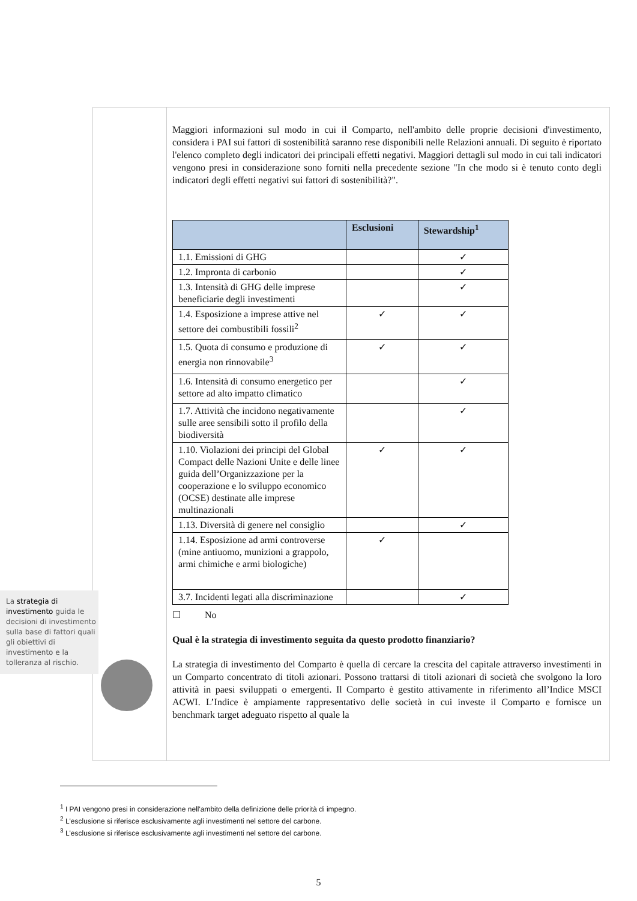La strategia di investimento guida le decisioni di investimento sulla base di fattori quali gli obiettivi di investimento e la tolleranza al rischio.
Maggiori informazioni sul modo in cui il Comparto, nell'ambito delle proprie decisioni d'investimento, considera i PAI sui fattori di sostenibilità saranno rese disponibili nelle Relazioni annuali. Di seguito è riportato l'elenco completo degli indicatori dei principali effetti negativi. Maggiori dettagli sul modo in cui tali indicatori vengono presi in considerazione sono forniti nella precedente sezione "In che modo si è tenuto conto degli indicatori degli effetti negativi sui fattori di sostenibilità?".
| | Esclusioni | Stewardship<sup>1</sup> |
| --- | --- | --- |
| 1.1. Emissioni di GHG | | ✓ |
| 1.2. Impronta di carbonio | | ✓ |
| 1.3. Intensità di GHG delle imprese beneficiarie degli investimenti | | ✓ |
| 1.4. Esposizione a imprese attive nel settore dei combustibili fossili<sup>2</sup> | ✓ | ✓ |
| 1.5. Quota di consumo e produzione di energia non rinnovabile<sup>3</sup> | ✓ | ✓ |
| 1.6. Intensità di consumo energetico per settore ad alto impatto climatico | | ✓ |
| 1.7. Attività che incidono negativamente sulle aree sensibili sotto il profilo della biodiversità | | ✓ |
| 1.10. Violazioni dei principi del Global Compact delle Nazioni Unite e delle linee guida dell’Organizzazione per la cooperazione e lo sviluppo economico (OCSE) destinate alle imprese multinazionali | ✓ | ✓ |
| 1.13. Diversità di genere nel consiglio | | ✓ |
| 1.14. Esposizione ad armi controverse (mine antiuomo, munizioni a grappolo, armi chimiche e armi biologiche) | ✓ | |
| 3.7. Incidenti legati alla discriminazione | | ✓ |
☐ No
Qual è la strategia di investimento seguita da questo prodotto finanziario?
La strategia di investimento del Comparto è quella di cercare la crescita del capitale attraverso investimenti in un Comparto concentrato di titoli azionari. Possono trattarsi di titoli azionari di società che svolgono la loro attività in paesi sviluppati o emergenti. Il Comparto è gestito attivamente in riferimento all’Indice MSCI ACWI. L’Indice è ampiamente rappresentativo delle società in cui investe il Comparto e fornisce un benchmark target adeguato rispetto al quale la
<sup>1</sup> I PAI vengono presi in considerazione nell'ambito della definizione delle priorità di impegno.
<sup>2</sup> L'esclusione si riferisce esclusivamente agli investimenti nel settore del carbone.
<sup>3</sup> L'esclusione si riferisce esclusivamente agli investimenti nel settore del carbone.
5